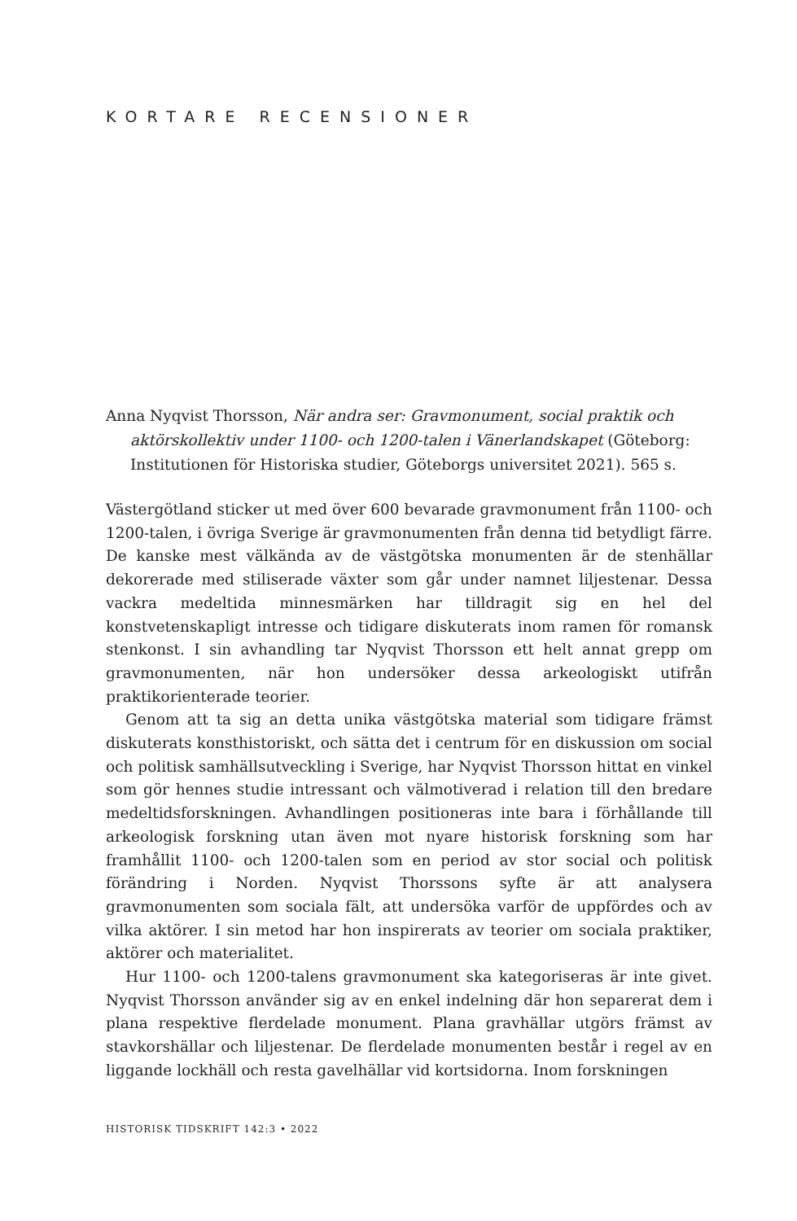KORTARE RECENSIONER
Anna Nyqvist Thorsson, När andra ser: Gravmonument, social praktik och aktörskollektiv under 1100- och 1200-talen i Vänerlandskapet (Göteborg: Institutionen för Historiska studier, Göteborgs universitet 2021). 565 s.
Västergötland sticker ut med över 600 bevarade gravmonument från 1100- och 1200-talen, i övriga Sverige är gravmonumenten från denna tid betydligt färre. De kanske mest välkända av de västgötska monumenten är de stenhällar dekorerade med stiliserade växter som går under namnet liljestenar. Dessa vackra medeltida minnesmärken har tilldragit sig en hel del konstvetenskapligt intresse och tidigare diskuterats inom ramen för romansk stenkonst. I sin avhandling tar Nyqvist Thorsson ett helt annat grepp om gravmonumenten, när hon undersöker dessa arkeologiskt utifrån praktikorienterade teorier.
Genom att ta sig an detta unika västgötska material som tidigare främst diskuterats konsthistoriskt, och sätta det i centrum för en diskussion om social och politisk samhällsutveckling i Sverige, har Nyqvist Thorsson hittat en vinkel som gör hennes studie intressant och välmotiverad i relation till den bredare medeltidsforskningen. Avhandlingen positioneras inte bara i förhållande till arkeologisk forskning utan även mot nyare historisk forskning som har framhållit 1100- och 1200-talen som en period av stor social och politisk förändring i Norden. Nyqvist Thorssons syfte är att analysera gravmonumenten som sociala fält, att undersöka varför de uppfördes och av vilka aktörer. I sin metod har hon inspirerats av teorier om sociala praktiker, aktörer och materialitet.
Hur 1100- och 1200-talens gravmonument ska kategoriseras är inte givet. Nyqvist Thorsson använder sig av en enkel indelning där hon separerat dem i plana respektive flerdelade monument. Plana gravhällar utgörs främst av stavkorshällar och liljestenar. De flerdelade monumenten består i regel av en liggande lockhäll och resta gavelhällar vid kortsidorna. Inom forskningen
HISTORISK TIDSKRIFT 142:3 • 2022